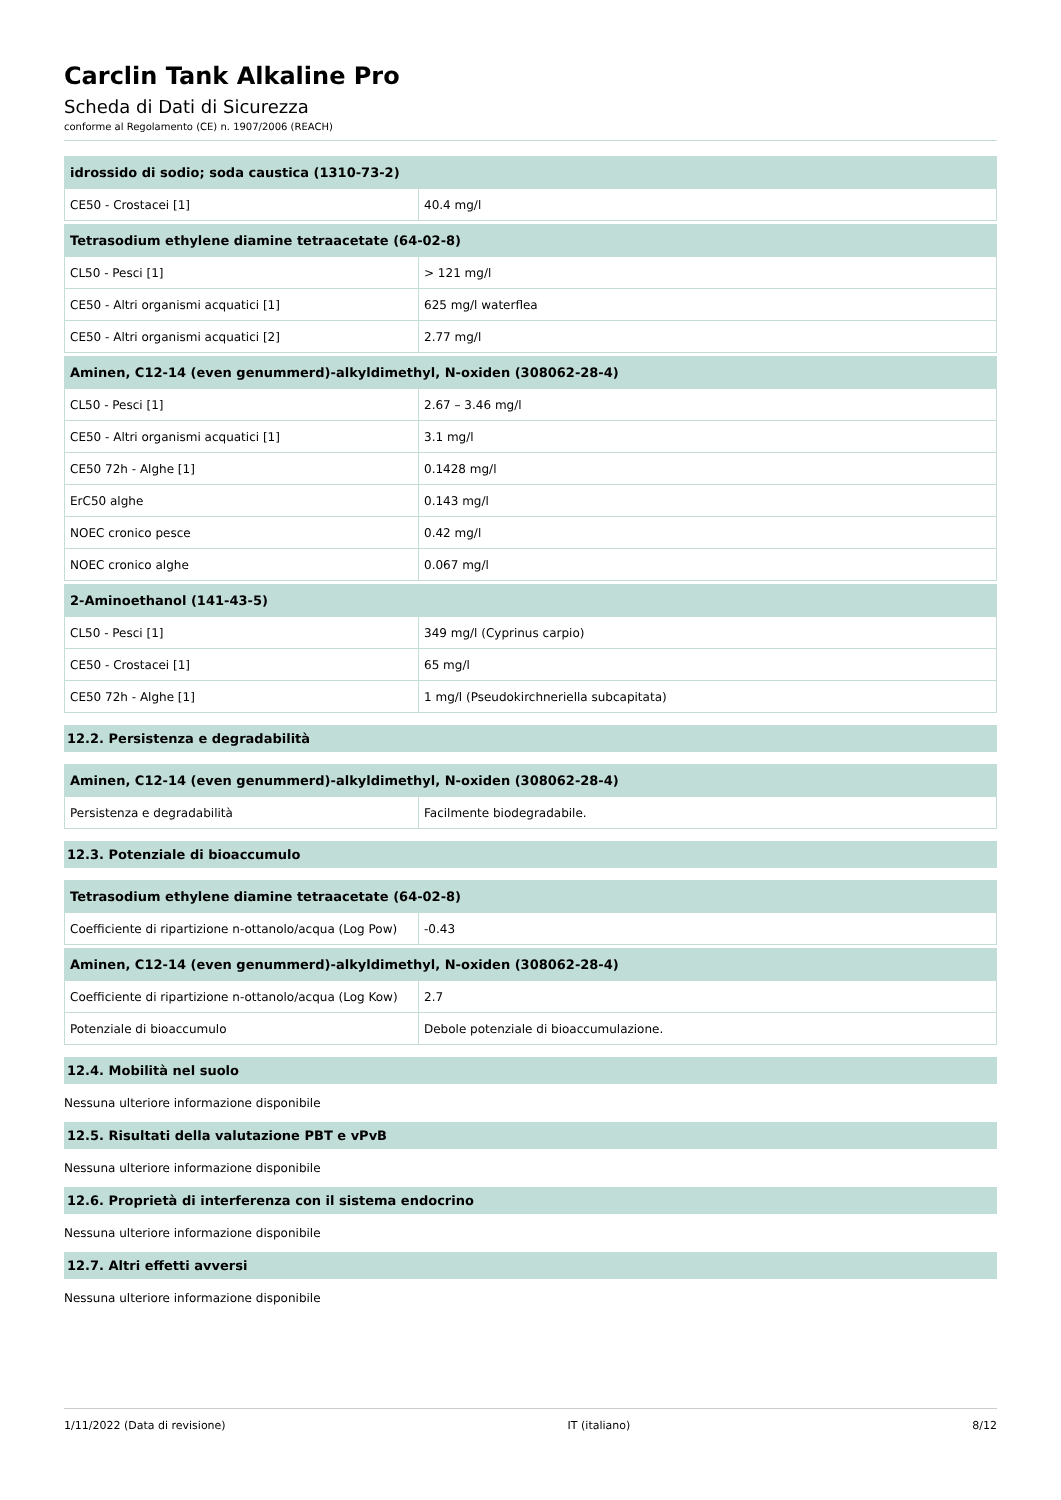Carclin Tank Alkaline Pro
Scheda di Dati di Sicurezza
conforme al Regolamento (CE) n. 1907/2006 (REACH)
| idrossido di sodio; soda caustica (1310-73-2) | |
| --- | --- |
| CE50 - Crostacei [1] | 40.4 mg/l |
| Tetrasodium ethylene diamine tetraacetate (64-02-8) | |
| --- | --- |
| CL50 - Pesci [1] | > 121 mg/l |
| CE50 - Altri organismi acquatici [1] | 625 mg/l waterflea |
| CE50 - Altri organismi acquatici [2] | 2.77 mg/l |
| Aminen, C12-14 (even genummerd)-alkyldimethyl, N-oxiden (308062-28-4) | |
| --- | --- |
| CL50 - Pesci [1] | 2.67 – 3.46 mg/l |
| CE50 - Altri organismi acquatici [1] | 3.1 mg/l |
| CE50 72h - Alghe [1] | 0.1428 mg/l |
| ErC50 alghe | 0.143 mg/l |
| NOEC cronico pesce | 0.42 mg/l |
| NOEC cronico alghe | 0.067 mg/l |
| 2-Aminoethanol (141-43-5) | |
| --- | --- |
| CL50 - Pesci [1] | 349 mg/l (Cyprinus carpio) |
| CE50 - Crostacei [1] | 65 mg/l |
| CE50 72h - Alghe [1] | 1 mg/l (Pseudokirchneriella subcapitata) |
12.2. Persistenza e degradabilità
| Aminen, C12-14 (even genummerd)-alkyldimethyl, N-oxiden (308062-28-4) | |
| --- | --- |
| Persistenza e degradabilità | Facilmente biodegradabile. |
12.3. Potenziale di bioaccumulo
| Tetrasodium ethylene diamine tetraacetate (64-02-8) | |
| --- | --- |
| Coefficiente di ripartizione n-ottanolo/acqua (Log Pow) | -0.43 |
| Aminen, C12-14 (even genummerd)-alkyldimethyl, N-oxiden (308062-28-4) | |
| --- | --- |
| Coefficiente di ripartizione n-ottanolo/acqua (Log Kow) | 2.7 |
| Potenziale di bioaccumulo | Debole potenziale di bioaccumulazione. |
12.4. Mobilità nel suolo
Nessuna ulteriore informazione disponibile
12.5. Risultati della valutazione PBT e vPvB
Nessuna ulteriore informazione disponibile
12.6. Proprietà di interferenza con il sistema endocrino
Nessuna ulteriore informazione disponibile
12.7. Altri effetti avversi
Nessuna ulteriore informazione disponibile
1/11/2022 (Data di revisione) IT (italiano) 8/12